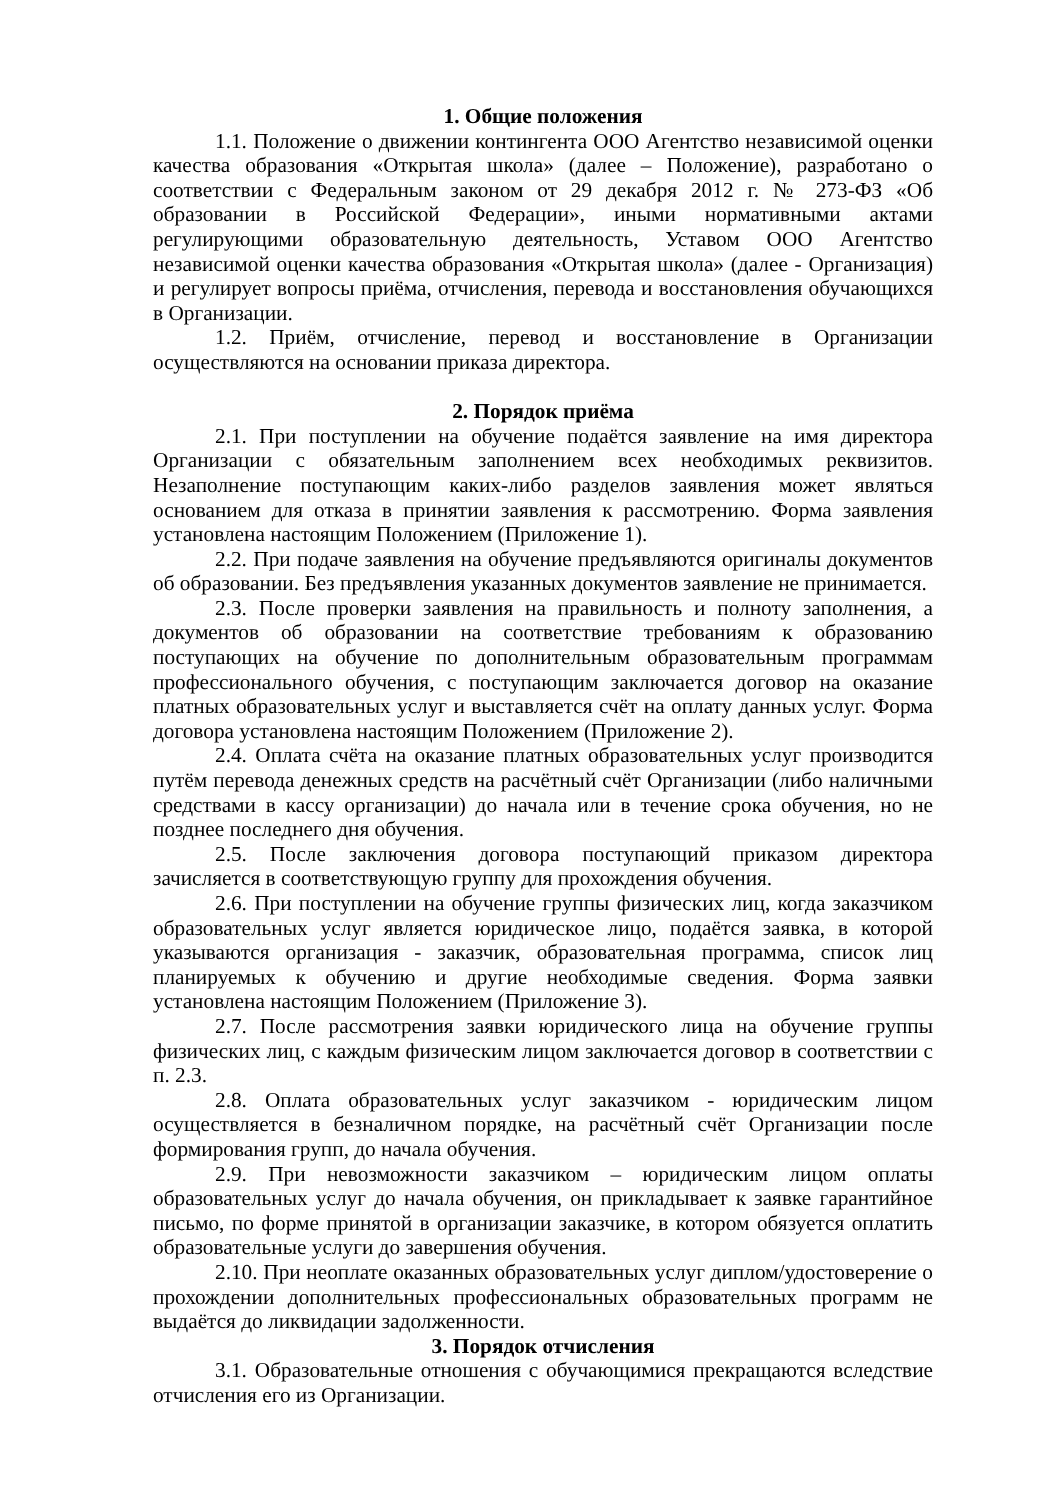1. Общие положения
1.1. Положение о движении контингента ООО Агентство независимой оценки качества образования «Открытая школа» (далее – Положение), разработано о соответствии с Федеральным законом от 29 декабря 2012 г. № 273-ФЗ «Об образовании в Российской Федерации», иными нормативными актами регулирующими образовательную деятельность, Уставом ООО Агентство независимой оценки качества образования «Открытая школа» (далее - Организация) и регулирует вопросы приёма, отчисления, перевода и восстановления обучающихся в Организации.
1.2. Приём, отчисление, перевод и восстановление в Организации осуществляются на основании приказа директора.
2. Порядок приёма
2.1. При поступлении на обучение подаётся заявление на имя директора Организации с обязательным заполнением всех необходимых реквизитов. Незаполнение поступающим каких-либо разделов заявления может являться основанием для отказа в принятии заявления к рассмотрению. Форма заявления установлена настоящим Положением (Приложение 1).
2.2. При подаче заявления на обучение предъявляются оригиналы документов об образовании. Без предъявления указанных документов заявление не принимается.
2.3. После проверки заявления на правильность и полноту заполнения, а документов об образовании на соответствие требованиям к образованию поступающих на обучение по дополнительным образовательным программам профессионального обучения, с поступающим заключается договор на оказание платных образовательных услуг и выставляется счёт на оплату данных услуг. Форма договора установлена настоящим Положением (Приложение 2).
2.4. Оплата счёта на оказание платных образовательных услуг производится путём перевода денежных средств на расчётный счёт Организации (либо наличными средствами в кассу организации) до начала или в течение срока обучения, но не позднее последнего дня обучения.
2.5. После заключения договора поступающий приказом директора зачисляется в соответствующую группу для прохождения обучения.
2.6. При поступлении на обучение группы физических лиц, когда заказчиком образовательных услуг является юридическое лицо, подаётся заявка, в которой указываются организация - заказчик, образовательная программа, список лиц планируемых к обучению и другие необходимые сведения. Форма заявки установлена настоящим Положением (Приложение 3).
2.7. После рассмотрения заявки юридического лица на обучение группы физических лиц, с каждым физическим лицом заключается договор в соответствии с п. 2.3.
2.8. Оплата образовательных услуг заказчиком - юридическим лицом осуществляется в безналичном порядке, на расчётный счёт Организации после формирования групп, до начала обучения.
2.9. При невозможности заказчиком – юридическим лицом оплаты образовательных услуг до начала обучения, он прикладывает к заявке гарантийное письмо, по форме принятой в организации заказчике, в котором обязуется оплатить образовательные услуги до завершения обучения.
2.10. При неоплате оказанных образовательных услуг диплом/удостоверение о прохождении дополнительных профессиональных образовательных программ не выдаётся до ликвидации задолженности.
3. Порядок отчисления
3.1. Образовательные отношения с обучающимися прекращаются вследствие отчисления его из Организации.